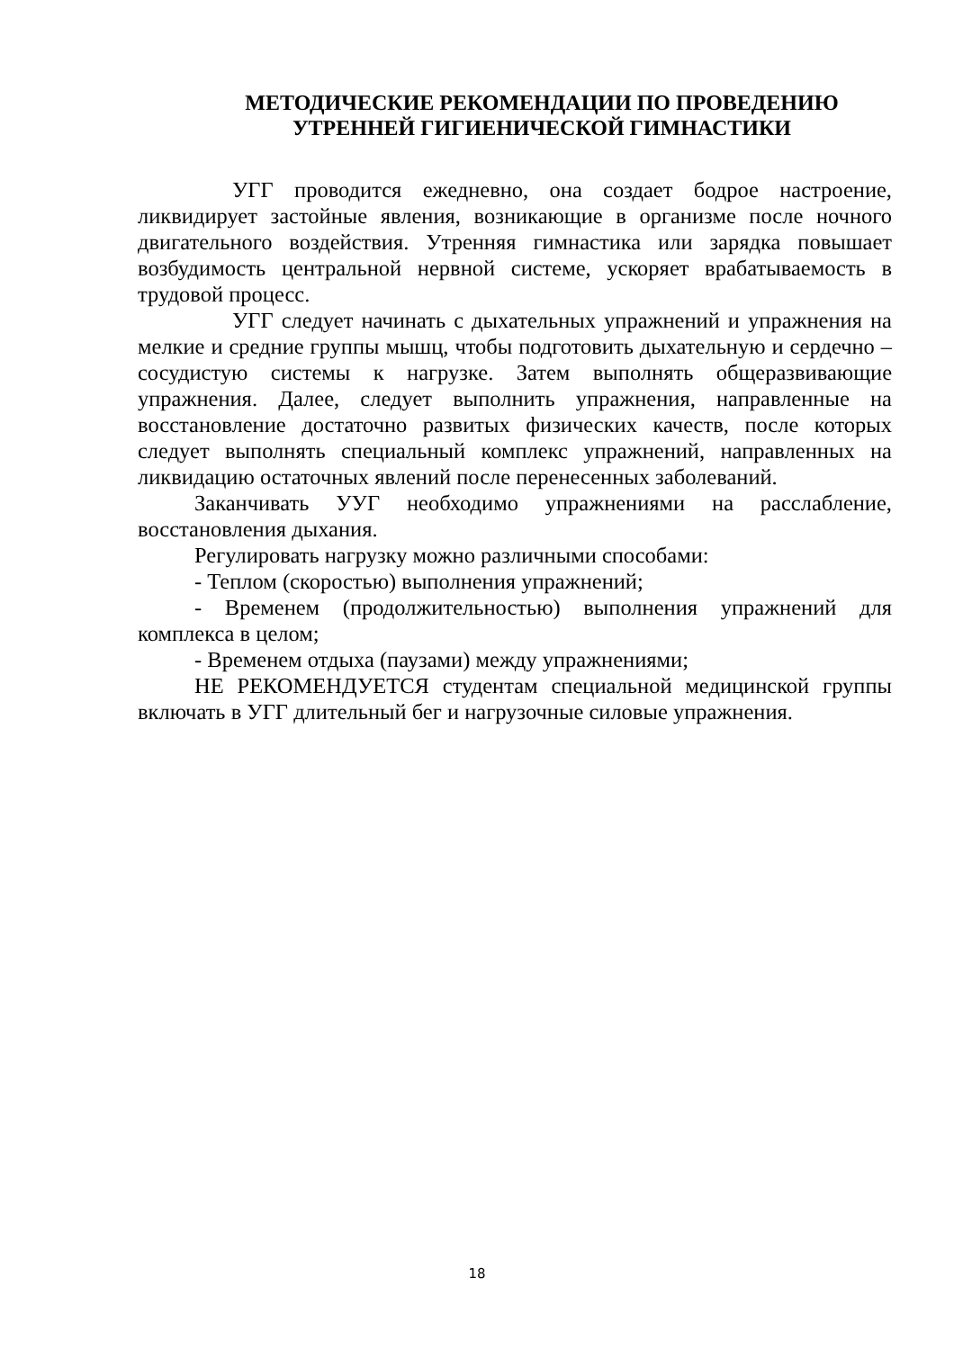МЕТОДИЧЕСКИЕ РЕКОМЕНДАЦИИ ПО ПРОВЕДЕНИЮ
УТРЕННЕЙ ГИГИЕНИЧЕСКОЙ ГИМНАСТИКИ
УГГ проводится ежедневно, она создает бодрое настроение, ликвидирует застойные явления, возникающие в организме после ночного двигательного воздействия. Утренняя гимнастика или зарядка повышает возбудимость центральной нервной системе, ускоряет врабатываемость в трудовой процесс.
УГГ следует начинать с дыхательных упражнений и упражнения на мелкие и средние группы мышц, чтобы подготовить дыхательную и сердечно – сосудистую системы к нагрузке. Затем выполнять общеразвивающие упражнения. Далее, следует выполнить упражнения, направленные на восстановление достаточно развитых физических качеств, после которых следует выполнять специальный комплекс упражнений, направленных на ликвидацию остаточных явлений после перенесенных заболеваний.
Заканчивать УУГ необходимо упражнениями на расслабление, восстановления дыхания.
Регулировать нагрузку можно различными способами:
- Теплом (скоростью) выполнения упражнений;
- Временем (продолжительностью) выполнения упражнений для комплекса в целом;
- Временем отдыха (паузами) между упражнениями;
НЕ РЕКОМЕНДУЕТСЯ студентам специальной медицинской группы включать в УГГ длительный бег и нагрузочные силовые упражнения.
18